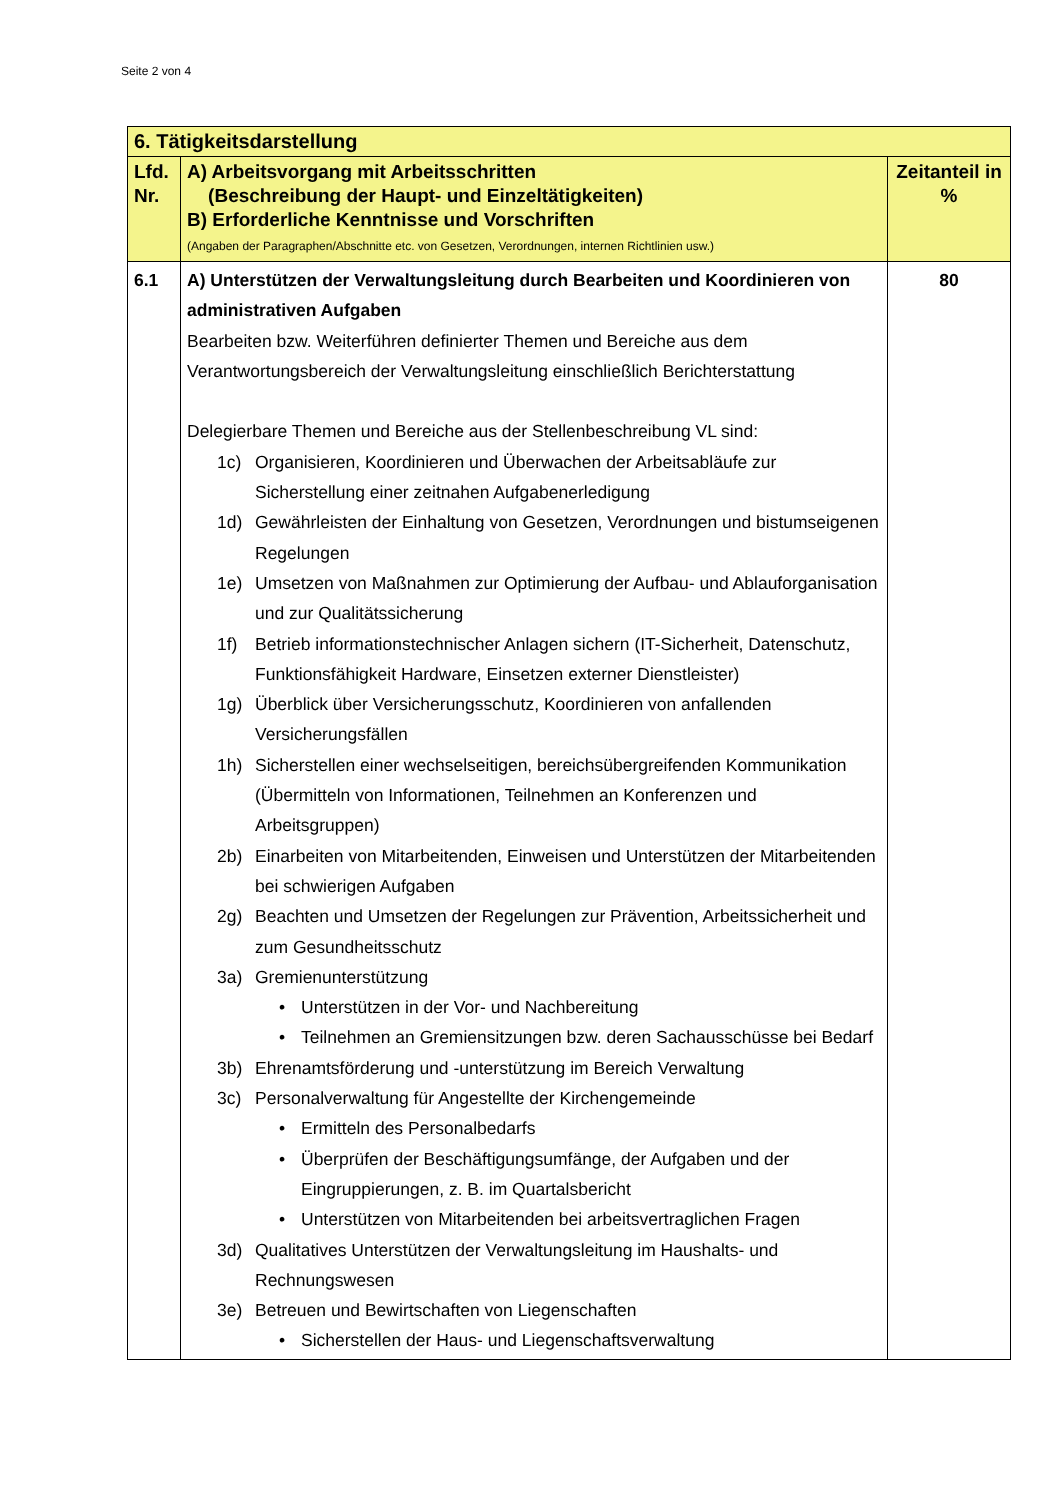Seite 2 von 4
| 6. Tätigkeitsdarstellung | | |
| --- | --- | --- |
| Lfd. Nr. | A) Arbeitsvorgang mit Arbeitsschritten (Beschreibung der Haupt- und Einzeltätigkeiten) B) Erforderliche Kenntnisse und Vorschriften (Angaben der Paragraphen/Abschnitte etc. von Gesetzen, Verordnungen, internen Richtlinien usw.) | Zeitanteil in % |
| 6.1 | A) Unterstützen der Verwaltungsleitung durch Bearbeiten und Koordinieren von administrativen Aufgaben Bearbeiten bzw. Weiterführen definierter Themen und Bereiche aus dem Verantwortungsbereich der Verwaltungsleitung einschließlich Berichterstattung Delegierbare Themen und Bereiche aus der Stellenbeschreibung VL sind: 1c) Organisieren, Koordinieren und Überwachen der Arbeitsabläufe zur Sicherstellung einer zeitnahen Aufgabenerledigung 1d) Gewährleisten der Einhaltung von Gesetzen, Verordnungen und bistumseigenen Regelungen 1e) Umsetzen von Maßnahmen zur Optimierung der Aufbau- und Ablauforganisation und zur Qualitätssicherung 1f) Betrieb informationstechnischer Anlagen sichern (IT-Sicherheit, Datenschutz, Funktionsfähigkeit Hardware, Einsetzen externer Dienstleister) 1g) Überblick über Versicherungsschutz, Koordinieren von anfallenden Versicherungsfällen 1h) Sicherstellen einer wechselseitigen, bereichsübergreifenden Kommunikation (Übermitteln von Informationen, Teilnehmen an Konferenzen und Arbeitsgruppen) 2b) Einarbeiten von Mitarbeitenden, Einweisen und Unterstützen der Mitarbeitenden bei schwierigen Aufgaben 2g) Beachten und Umsetzen der Regelungen zur Prävention, Arbeitssicherheit und zum Gesundheitsschutz 3a) Gremienunterstützung • Unterstützen in der Vor- und Nachbereitung • Teilnehmen an Gremiensitzungen bzw. deren Sachausschüsse bei Bedarf 3b) Ehrenamtsförderung und -unterstützung im Bereich Verwaltung 3c) Personalverwaltung für Angestellte der Kirchengemeinde • Ermitteln des Personalbedarfs • Überprüfen der Beschäftigungsumfänge, der Aufgaben und der Eingruppierungen, z. B. im Quartalsbericht • Unterstützen von Mitarbeitenden bei arbeitsvertraglichen Fragen 3d) Qualitatives Unterstützen der Verwaltungsleitung im Haushalts- und Rechnungswesen 3e) Betreuen und Bewirtschaften von Liegenschaften • Sicherstellen der Haus- und Liegenschaftsverwaltung | 80 |